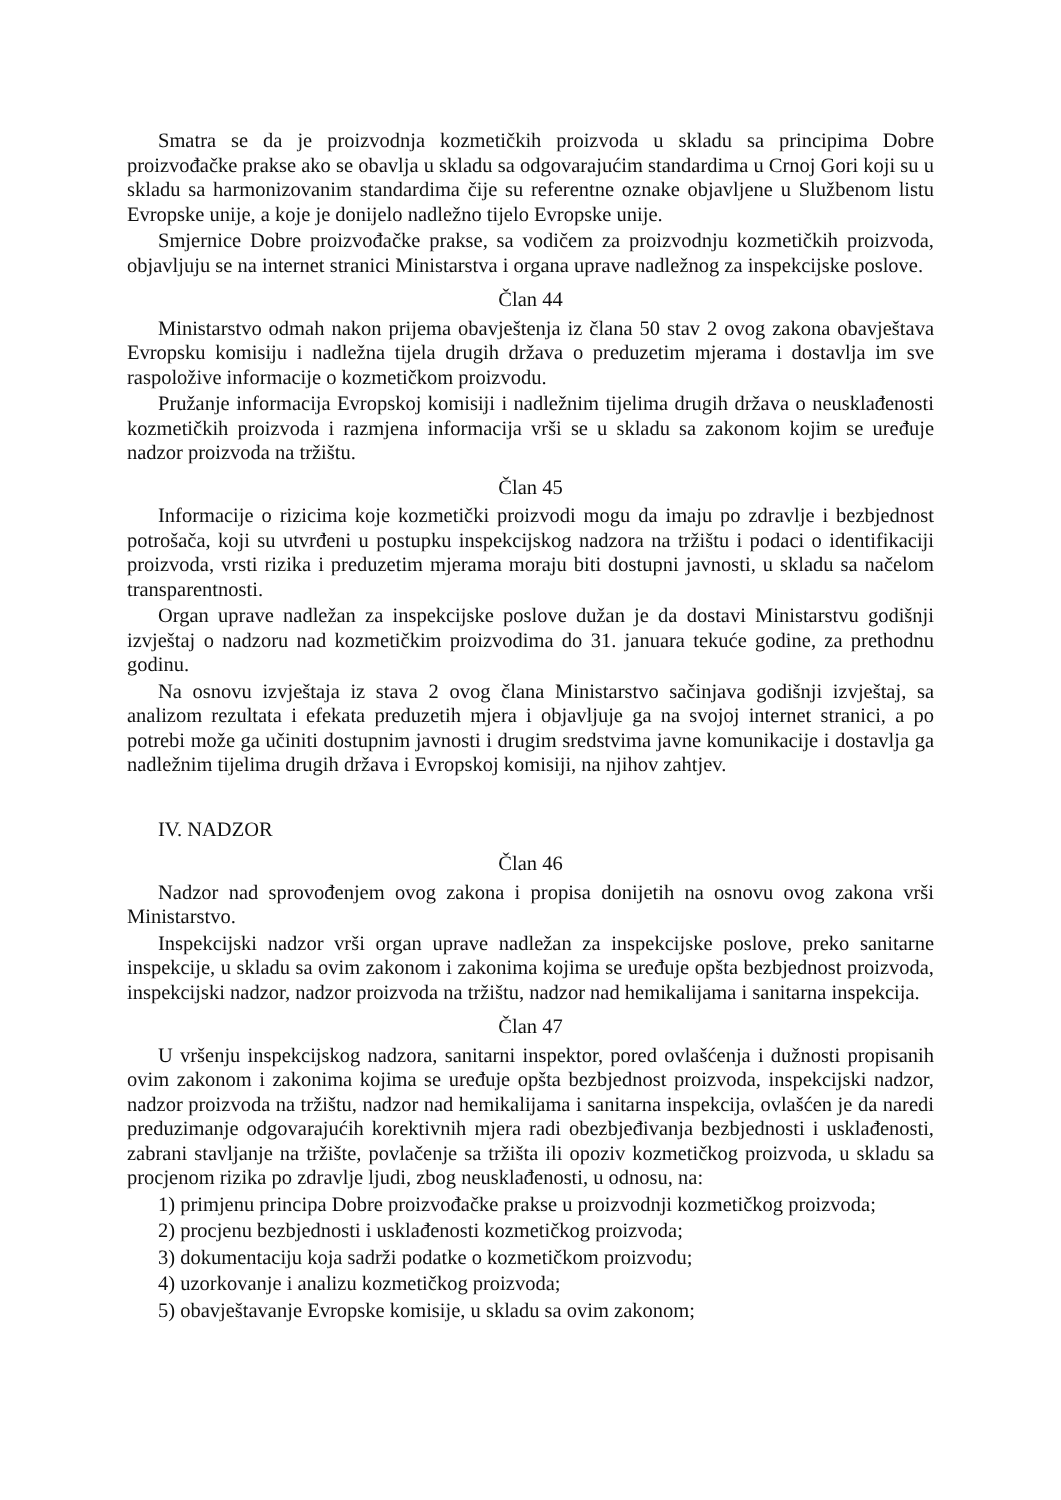Smatra se da je proizvodnja kozmetičkih proizvoda u skladu sa principima Dobre proizvođačke prakse ako se obavlja u skladu sa odgovarajućim standardima u Crnoj Gori koji su u skladu sa harmonizovanim standardima čije su referentne oznake objavljene u Službenom listu Evropske unije, a koje je donijelo nadležno tijelo Evropske unije.
Smjernice Dobre proizvođačke prakse, sa vodičem za proizvodnju kozmetičkih proizvoda, objavljuju se na internet stranici Ministarstva i organa uprave nadležnog za inspekcijske poslove.
Član 44
Ministarstvo odmah nakon prijema obavještenja iz člana 50 stav 2 ovog zakona obavještava Evropsku komisiju i nadležna tijela drugih država o preduzetim mjerama i dostavlja im sve raspoložive informacije o kozmetičkom proizvodu.
Pružanje informacija Evropskoj komisiji i nadležnim tijelima drugih država o neusklađenosti kozmetičkih proizvoda i razmjena informacija vrši se u skladu sa zakonom kojim se uređuje nadzor proizvoda na tržištu.
Član 45
Informacije o rizicima koje kozmetički proizvodi mogu da imaju po zdravlje i bezbjednost potrošača, koji su utvrđeni u postupku inspekcijskog nadzora na tržištu i podaci o identifikaciji proizvoda, vrsti rizika i preduzetim mjerama moraju biti dostupni javnosti, u skladu sa načelom transparentnosti.
Organ uprave nadležan za inspekcijske poslove dužan je da dostavi Ministarstvu godišnji izvještaj o nadzoru nad kozmetičkim proizvodima do 31. januara tekuće godine, za prethodnu godinu.
Na osnovu izvještaja iz stava 2 ovog člana Ministarstvo sačinjava godišnji izvještaj, sa analizom rezultata i efekata preduzetih mjera i objavljuje ga na svojoj internet stranici, a po potrebi može ga učiniti dostupnim javnosti i drugim sredstvima javne komunikacije i dostavlja ga nadležnim tijelima drugih država i Evropskoj komisiji, na njihov zahtjev.
IV. NADZOR
Član 46
Nadzor nad sprovođenjem ovog zakona i propisa donijetih na osnovu ovog zakona vrši Ministarstvo.
Inspekcijski nadzor vrši organ uprave nadležan za inspekcijske poslove, preko sanitarne inspekcije, u skladu sa ovim zakonom i zakonima kojima se uređuje opšta bezbjednost proizvoda, inspekcijski nadzor, nadzor proizvoda na tržištu, nadzor nad hemikalijama i sanitarna inspekcija.
Član 47
U vršenju inspekcijskog nadzora, sanitarni inspektor, pored ovlašćenja i dužnosti propisanih ovim zakonom i zakonima kojima se uređuje opšta bezbjednost proizvoda, inspekcijski nadzor, nadzor proizvoda na tržištu, nadzor nad hemikalijama i sanitarna inspekcija, ovlašćen je da naredi preduzimanje odgovarajućih korektivnih mjera radi obezbjeđivanja bezbjednosti i usklađenosti, zabrani stavljanje na tržište, povlačenje sa tržišta ili opoziv kozmetičkog proizvoda, u skladu sa procjenom rizika po zdravlje ljudi, zbog neusklađenosti, u odnosu, na:
1) primjenu principa Dobre proizvođačke prakse u proizvodnji kozmetičkog proizvoda;
2) procjenu bezbjednosti i usklađenosti kozmetičkog proizvoda;
3) dokumentaciju koja sadrži podatke o kozmetičkom proizvodu;
4) uzorkovanje i analizu kozmetičkog proizvoda;
5) obavještavanje Evropske komisije, u skladu sa ovim zakonom;